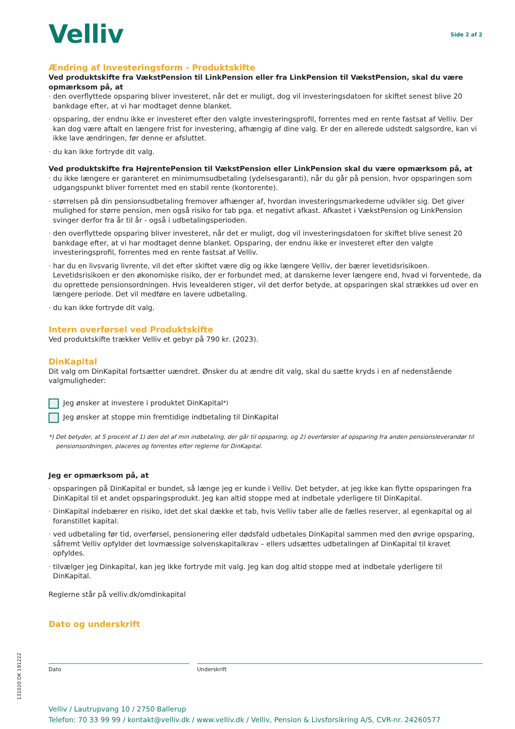Velliv
Side 2 af 2
Ændring af Investeringsform - Produktskifte
Ved produktskifte fra VækstPension til LinkPension eller fra LinkPension til VækstPension, skal du være opmærksom på, at
den overflyttede opsparing bliver investeret, når det er muligt, dog vil investeringsdatoen for skiftet senest blive 20 bankdage efter, at vi har modtaget denne blanket.
opsparing, der endnu ikke er investeret efter den valgte investeringsprofil, forrentes med en rente fastsat af Velliv. Der kan dog være aftalt en længere frist for investering, afhængig af dine valg. Er der en allerede udstedt salgsordre, kan vi ikke lave ændringen, før denne er afsluttet.
du kan ikke fortryde dit valg.
Ved produktskifte fra HøjrentePension til VækstPension eller LinkPension skal du være opmærksom på, at
du ikke længere er garanteret en minimumsudbetaling (ydelsesgaranti), når du går på pension, hvor opsparingen som udgangspunkt bliver forrentet med en stabil rente (kontorente).
størrelsen på din pensionsudbetaling fremover afhænger af, hvordan investeringsmarkederne udvikler sig. Det giver mulighed for større pension, men også risiko for tab pga. et negativt afkast. Afkastet i VækstPension og LinkPension svinger derfor fra år til år - også i udbetalingsperioden.
den overflyttede opsparing bliver investeret, når det er muligt, dog vil investeringsdatoen for skiftet blive senest 20 bankdage efter, at vi har modtaget denne blanket. Opsparing, der endnu ikke er investeret efter den valgte investeringsprofil, forrentes med en rente fastsat af Velliv.
har du en livsvarig livrente, vil det efter skiftet være dig og ikke længere Velliv, der bærer levetidsrisikoen. Levetidsrisikoen er den økonomiske risiko, der er forbundet med, at danskerne lever længere end, hvad vi forventede, da du oprettede pensionsordningen. Hvis levealderen stiger, vil det derfor betyde, at opsparingen skal strækkes ud over en længere periode. Det vil medføre en lavere udbetaling.
du kan ikke fortryde dit valg.
Intern overførsel ved Produktskifte
Ved produktskifte trækker Velliv et gebyr på 790 kr. (2023).
DinKapital
Dit valg om DinKapital fortsætter uændret. Ønsker du at ændre dit valg, skal du sætte kryds i en af nedenstående valgmuligheder:
Jeg ønsker at investere i produktet DinKapital<sup>*)</sup>
Jeg ønsker at stoppe min fremtidige indbetaling til DinKapital
*) Det betyder, at 5 procent af 1) den del af min indbetaling, der går til opsparing, og 2) overførsler af opsparing fra anden pensionsleverandør til pensionsordningen, placeres og forrentes efter reglerne for DinKapital.
Jeg er opmærksom på, at
opsparingen på DinKapital er bundet, så længe jeg er kunde i Velliv. Det betyder, at jeg ikke kan flytte opsparingen fra DinKapital til et andet opsparingsprodukt. Jeg kan altid stoppe med at indbetale yderligere til DinKapital.
DinKapital indebærer en risiko, idet det skal dække et tab, hvis Velliv taber alle de fælles reserver, al egenkapital og al foranstillet kapital.
ved udbetaling før tid, overførsel, pensionering eller dødsfald udbetales DinKapital sammen med den øvrige opsparing, såfremt Velliv opfylder det lovmæssige solvenskapitalkrav – ellers udsættes udbetalingen af DinKapital til kravet opfyldes.
tilvælger jeg Dinkapital, kan jeg ikke fortryde mit valg. Jeg kan dog altid stoppe med at indbetale yderligere til DinKapital.
Reglerne står på velliv.dk/omdinkapital
Dato og underskrift
Dato Underskrift
Velliv / Lautrupvang 10 / 2750 Ballerup
Telefon: 70 33 99 99 / kontakt@velliv.dk / www.velliv.dk / Velliv, Pension & Livsforsikring A/S, CVR-nr. 24260577
131020 DK 191222